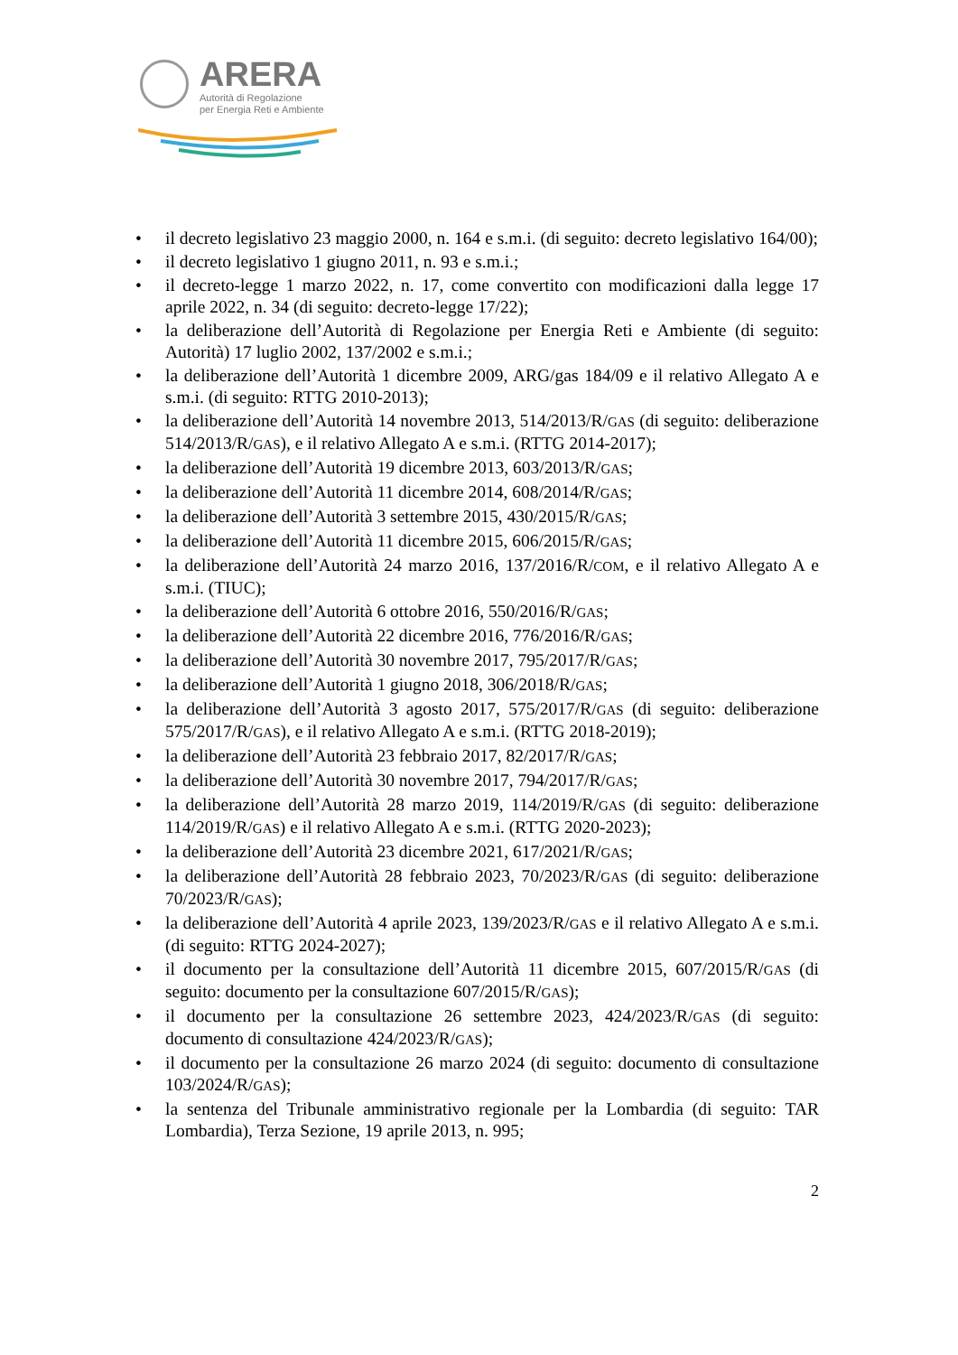ARERA
Autorità di Regolazione
per Energia Reti e Ambiente
• il decreto legislativo 23 maggio 2000, n. 164 e s.m.i. (di seguito: decreto legislativo 164/00);
• il decreto legislativo 1 giugno 2011, n. 93 e s.m.i.;
• il decreto-legge 1 marzo 2022, n. 17, come convertito con modificazioni dalla legge 17 aprile 2022, n. 34 (di seguito: decreto-legge 17/22);
• la deliberazione dell’Autorità di Regolazione per Energia Reti e Ambiente (di seguito: Autorità) 17 luglio 2002, 137/2002 e s.m.i.;
• la deliberazione dell’Autorità 1 dicembre 2009, ARG/gas 184/09 e il relativo Allegato A e s.m.i. (di seguito: RTTG 2010-2013);
• la deliberazione dell’Autorità 14 novembre 2013, 514/2013/R/GAS (di seguito: deliberazione 514/2013/R/GAS), e il relativo Allegato A e s.m.i. (RTTG 2014-2017);
• la deliberazione dell’Autorità 19 dicembre 2013, 603/2013/R/GAS;
• la deliberazione dell’Autorità 11 dicembre 2014, 608/2014/R/GAS;
• la deliberazione dell’Autorità 3 settembre 2015, 430/2015/R/GAS;
• la deliberazione dell’Autorità 11 dicembre 2015, 606/2015/R/GAS;
• la deliberazione dell’Autorità 24 marzo 2016, 137/2016/R/COM, e il relativo Allegato A e s.m.i. (TIUC);
• la deliberazione dell’Autorità 6 ottobre 2016, 550/2016/R/GAS;
• la deliberazione dell’Autorità 22 dicembre 2016, 776/2016/R/GAS;
• la deliberazione dell’Autorità 30 novembre 2017, 795/2017/R/GAS;
• la deliberazione dell’Autorità 1 giugno 2018, 306/2018/R/GAS;
• la deliberazione dell’Autorità 3 agosto 2017, 575/2017/R/GAS (di seguito: deliberazione 575/2017/R/GAS), e il relativo Allegato A e s.m.i. (RTTG 2018-2019);
• la deliberazione dell’Autorità 23 febbraio 2017, 82/2017/R/GAS;
• la deliberazione dell’Autorità 30 novembre 2017, 794/2017/R/GAS;
• la deliberazione dell’Autorità 28 marzo 2019, 114/2019/R/GAS (di seguito: deliberazione 114/2019/R/GAS) e il relativo Allegato A e s.m.i. (RTTG 2020-2023);
• la deliberazione dell’Autorità 23 dicembre 2021, 617/2021/R/GAS;
• la deliberazione dell’Autorità 28 febbraio 2023, 70/2023/R/GAS (di seguito: deliberazione 70/2023/R/GAS);
• la deliberazione dell’Autorità 4 aprile 2023, 139/2023/R/GAS e il relativo Allegato A e s.m.i. (di seguito: RTTG 2024-2027);
• il documento per la consultazione dell’Autorità 11 dicembre 2015, 607/2015/R/GAS (di seguito: documento per la consultazione 607/2015/R/GAS);
• il documento per la consultazione 26 settembre 2023, 424/2023/R/GAS (di seguito: documento di consultazione 424/2023/R/GAS);
• il documento per la consultazione 26 marzo 2024 (di seguito: documento di consultazione 103/2024/R/GAS);
• la sentenza del Tribunale amministrativo regionale per la Lombardia (di seguito: TAR Lombardia), Terza Sezione, 19 aprile 2013, n. 995;
2